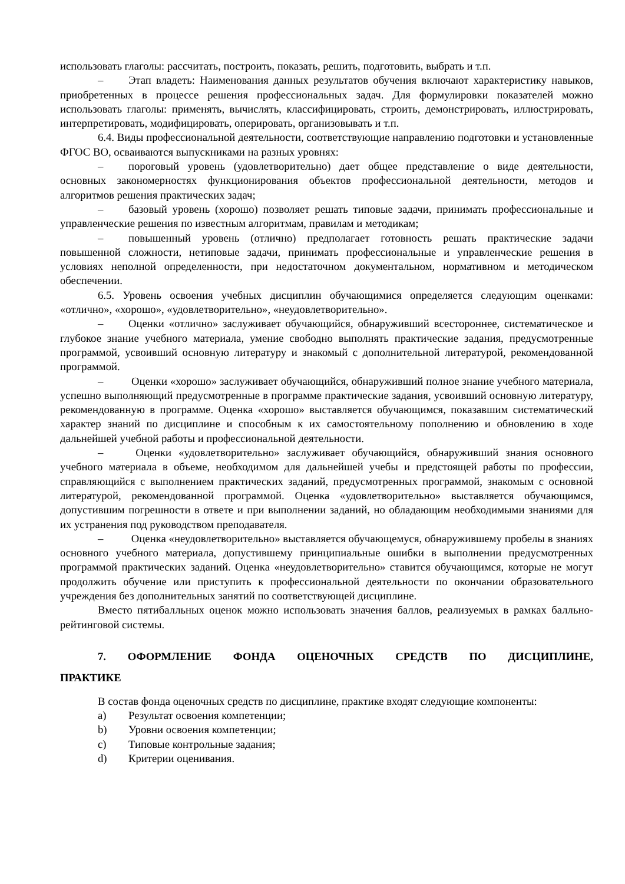использовать глаголы: рассчитать, построить, показать, решить, подготовить, выбрать и т.п.
– Этап владеть: Наименования данных результатов обучения включают характеристику навыков, приобретенных в процессе решения профессиональных задач. Для формулировки показателей можно использовать глаголы: применять, вычислять, классифицировать, строить, демонстрировать, иллюстрировать, интерпретировать, модифицировать, оперировать, организовывать и т.п.
6.4. Виды профессиональной деятельности, соответствующие направлению подготовки и установленные ФГОС ВО, осваиваются выпускниками на разных уровнях:
– пороговый уровень (удовлетворительно) дает общее представление о виде деятельности, основных закономерностях функционирования объектов профессиональной деятельности, методов и алгоритмов решения практических задач;
– базовый уровень (хорошо) позволяет решать типовые задачи, принимать профессиональные и управленческие решения по известным алгоритмам, правилам и методикам;
– повышенный уровень (отлично) предполагает готовность решать практические задачи повышенной сложности, нетиповые задачи, принимать профессиональные и управленческие решения в условиях неполной определенности, при недостаточном документальном, нормативном и методическом обеспечении.
6.5. Уровень освоения учебных дисциплин обучающимися определяется следующим оценками: «отлично», «хорошо», «удовлетворительно», «неудовлетворительно».
– Оценки «отлично» заслуживает обучающийся, обнаруживший всестороннее, систематическое и глубокое знание учебного материала, умение свободно выполнять практические задания, предусмотренные программой, усвоивший основную литературу и знакомый с дополнительной литературой, рекомендованной программой.
– Оценки «хорошо» заслуживает обучающийся, обнаруживший полное знание учебного материала, успешно выполняющий предусмотренные в программе практические задания, усвоивший основную литературу, рекомендованную в программе. Оценка «хорошо» выставляется обучающимся, показавшим систематический характер знаний по дисциплине и способным к их самостоятельному пополнению и обновлению в ходе дальнейшей учебной работы и профессиональной деятельности.
– Оценки «удовлетворительно» заслуживает обучающийся, обнаруживший знания основного учебного материала в объеме, необходимом для дальнейшей учебы и предстоящей работы по профессии, справляющийся с выполнением практических заданий, предусмотренных программой, знакомым с основной литературой, рекомендованной программой. Оценка «удовлетворительно» выставляется обучающимся, допустившим погрешности в ответе и при выполнении заданий, но обладающим необходимыми знаниями для их устранения под руководством преподавателя.
– Оценка «неудовлетворительно» выставляется обучающемуся, обнаружившему пробелы в знаниях основного учебного материала, допустившему принципиальные ошибки в выполнении предусмотренных программой практических заданий. Оценка «неудовлетворительно» ставится обучающимся, которые не могут продолжить обучение или приступить к профессиональной деятельности по окончании образовательного учреждения без дополнительных занятий по соответствующей дисциплине.
Вместо пятибалльных оценок можно использовать значения баллов, реализуемых в рамках балльно-рейтинговой системы.
7. ОФОРМЛЕНИЕ ФОНДА ОЦЕНОЧНЫХ СРЕДСТВ ПО ДИСЦИПЛИНЕ, ПРАКТИКЕ
В состав фонда оценочных средств по дисциплине, практике входят следующие компоненты:
a) Результат освоения компетенции;
b) Уровни освоения компетенции;
c) Типовые контрольные задания;
d) Критерии оценивания.